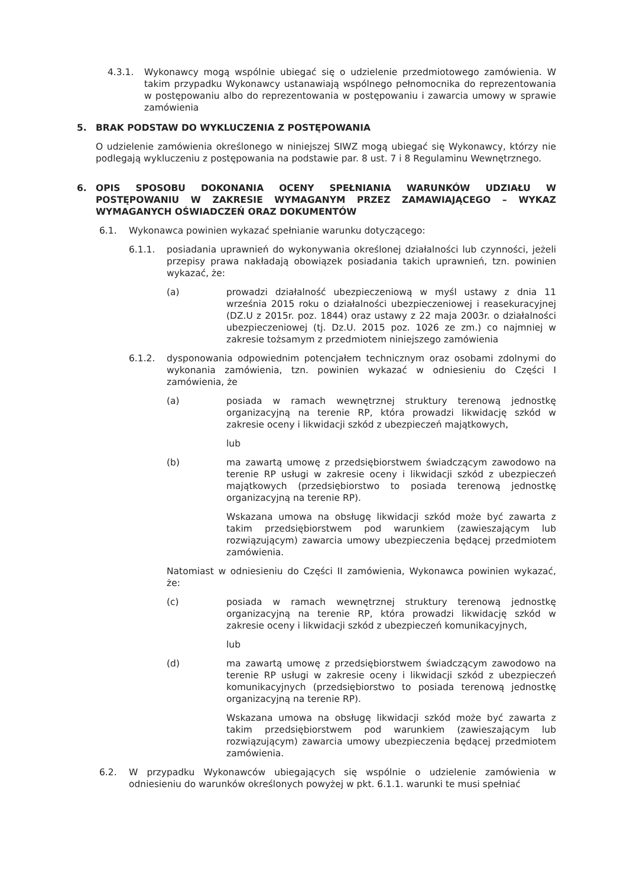4.3.1. Wykonawcy mogą wspólnie ubiegać się o udzielenie przedmiotowego zamówienia. W takim przypadku Wykonawcy ustanawiają wspólnego pełnomocnika do reprezentowania w postępowaniu albo do reprezentowania w postępowaniu i zawarcia umowy w sprawie zamówienia
5. BRAK PODSTAW DO WYKLUCZENIA Z POSTĘPOWANIA
O udzielenie zamówienia określonego w niniejszej SIWZ mogą ubiegać się Wykonawcy, którzy nie podlegają wykluczeniu z postępowania na podstawie par. 8 ust. 7 i 8 Regulaminu Wewnętrznego.
6. OPIS SPOSOBU DOKONANIA OCENY SPEŁNIANIA WARUNKÓW UDZIAŁU W POSTĘPOWANIU W ZAKRESIE WYMAGANYM PRZEZ ZAMAWIAJĄCEGO – WYKAZ WYMAGANYCH OŚWIADCZEŃ ORAZ DOKUMENTÓW
6.1. Wykonawca powinien wykazać spełnianie warunku dotyczącego:
6.1.1. posiadania uprawnień do wykonywania określonej działalności lub czynności, jeżeli przepisy prawa nakładają obowiązek posiadania takich uprawnień, tzn. powinien wykazać, że:
(a) prowadzi działalność ubezpieczeniową w myśl ustawy z dnia 11 września 2015 roku o działalności ubezpieczeniowej i reasekuracyjnej (DZ.U z 2015r. poz. 1844) oraz ustawy z 22 maja 2003r. o działalności ubezpieczeniowej (tj. Dz.U. 2015 poz. 1026 ze zm.) co najmniej w zakresie tożsamym z przedmiotem niniejszego zamówienia
6.1.2. dysponowania odpowiednim potencjałem technicznym oraz osobami zdolnymi do wykonania zamówienia, tzn. powinien wykazać w odniesieniu do Części I zamówienia, że
(a) posiada w ramach wewnętrznej struktury terenową jednostkę organizacyjną na terenie RP, która prowadzi likwidację szkód w zakresie oceny i likwidacji szkód z ubezpieczeń majątkowych,
lub
(b) ma zawartą umowę z przedsiębiorstwem świadczącym zawodowo na terenie RP usługi w zakresie oceny i likwidacji szkód z ubezpieczeń majątkowych (przedsiębiorstwo to posiada terenową jednostkę organizacyjną na terenie RP).
Wskazana umowa na obsługę likwidacji szkód może być zawarta z takim przedsiębiorstwem pod warunkiem (zawieszającym lub rozwiązującym) zawarcia umowy ubezpieczenia będącej przedmiotem zamówienia.
Natomiast w odniesieniu do Części II zamówienia, Wykonawca powinien wykazać, że:
(c) posiada w ramach wewnętrznej struktury terenową jednostkę organizacyjną na terenie RP, która prowadzi likwidację szkód w zakresie oceny i likwidacji szkód z ubezpieczeń komunikacyjnych,
lub
(d) ma zawartą umowę z przedsiębiorstwem świadczącym zawodowo na terenie RP usługi w zakresie oceny i likwidacji szkód z ubezpieczeń komunikacyjnych (przedsiębiorstwo to posiada terenową jednostkę organizacyjną na terenie RP).
Wskazana umowa na obsługę likwidacji szkód może być zawarta z takim przedsiębiorstwem pod warunkiem (zawieszającym lub rozwiązującym) zawarcia umowy ubezpieczenia będącej przedmiotem zamówienia.
6.2. W przypadku Wykonawców ubiegających się wspólnie o udzielenie zamówienia w odniesieniu do warunków określonych powyżej w pkt. 6.1.1. warunki te musi spełniać